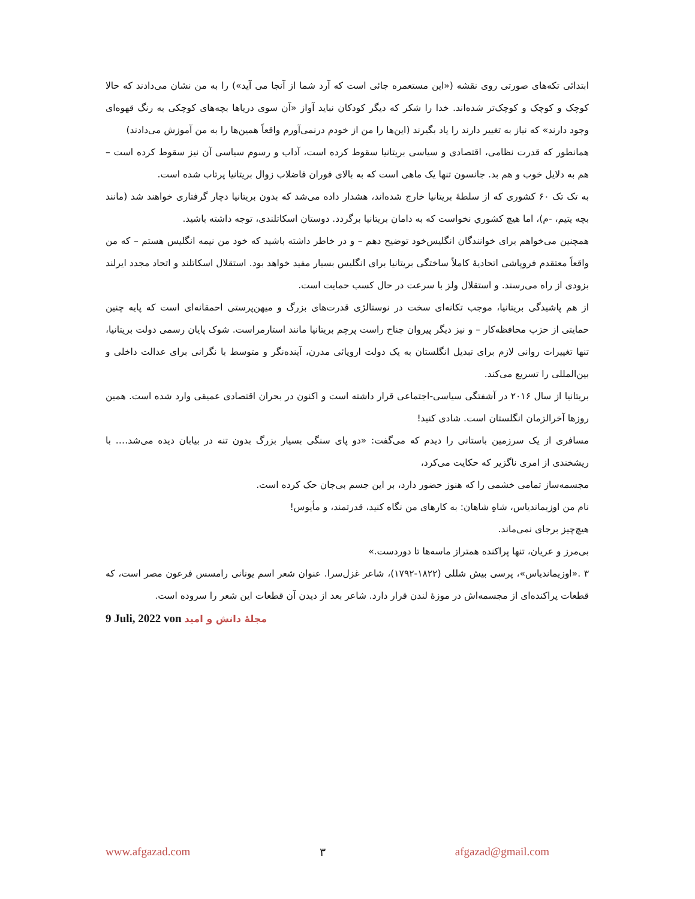ابتدائی تکه‌های صورتی روی نقشه («این مستعمره جائی است که آرد شما از آنجا می آید») را به من نشان می‌دادند که حالا کوچک و کوچک و کوچک‌تر شده‌اند. خدا را شکر که دیگر کودکان نباید آواز «آن سوی دریاها بچه‌های کوچکی به رنگ قهوه‌ای وجود دارند» که نیاز به تغییر دارند را یاد بگیرند (این‌ها را من از خودم درنمی‌آورم واقعاً همین‌ها را به من آموزش می‌دادند)
همانطور که قدرت نظامی، اقتصادی و سیاسی بریتانیا سقوط کرده است، آداب و رسوم سیاسی آن نیز سقوط کرده است – هم به دلایل خوب و هم بد. جانسون تنها یک ماهی است که به بالای فوران فاضلاب زوال بریتانیا پرتاب شده است.
به تک تک ۶۰ کشوری که از سلطهٔ بریتانیا خارج شده‌اند، هشدار داده می‌شد که بدون بریتانیا دچار گرفتاری خواهند شد (مانند بچه یتیم، -م)، اما هیچ کشوري نخواست که به دامان بریتانیا برگردد. دوستان اسکاتلندی، توجه داشته باشید.
همچنین می‌خواهم برای خوانندگان انگلیس‌خود توضیح دهم – و در خاطر داشته باشید که خود من نیمه انگلیس هستم – که من واقعاً معتقدم فروپاشی اتحادیهٔ کاملاً ساختگی بریتانیا برای انگلیس بسیار مفید خواهد بود. استقلال اسکاتلند و اتحاد مجدد ایرلند بزودی از راه می‌رسند. و استقلال ولز با سرعت در حال کسب حمایت است.
از هم پاشیدگی بریتانیا، موجب تکانه‌ای سخت در نوستالژی قدرت‌های بزرگ و میهن‌پرستی احمقانه‌ای است که پایه چنین حمایتی از حزب محافظه‌کار – و نیز دیگر پیروان جناح راست پرچم بریتانیا مانند استارمراست. شوک پایان رسمی دولت بریتانیا، تنها تغییرات روانی لازم برای تبدیل انگلستان به یک دولت اروپائی مدرن، آینده‌نگر و متوسط با نگرانی برای عدالت داخلی و بین‌المللی را تسریع می‌کند.
بریتانیا از سال ۲۰۱۶ در آشفتگی سیاسی-اجتماعی قرار داشته است و اکنون در بحران اقتصادی عمیقی وارد شده است. همین روزها آخرالزمان انگلستان است. شادی کنید!
مسافری از یک سرزمین باستانی را دیدم که می‌گفت: «دو پای سنگی بسیار بزرگ بدون تنه در بیابان دیده می‌شد…. با ریشخندی از امری ناگزیر که حکایت می‌کرد،
مجسمه‌ساز تمامی خشمی را که هنوز حضور دارد، بر این جسم بی‌جان حک کرده است.
نام من اوزیماندیاس، شاهِ شاهان: به کارهای من نگاه کنید، قدرتمند، و مأیوس!
هیچ‌چیز برجای نمی‌ماند.
بی‌مرز و عریان، تنها پراکنده همتراز ماسه‌ها تا دوردست.»
۳ .«اوزیماندیاس»، پرسی بیش شللی (۱۸۲۲-۱۷۹۲)، شاعر غزل‌سرا. عنوان شعر اسم یونانی رامسس فرعون مصر است، که قطعات پراکنده‌ای از مجسمه‌اش در موزهٔ لندن قرار دارد. شاعر بعد از دیدن آن قطعات این شعر را سروده است.
9 Juli, 2022 von مجلهٔ دانش و امید
www.afgazad.com ۳ afgazad@gmail.com